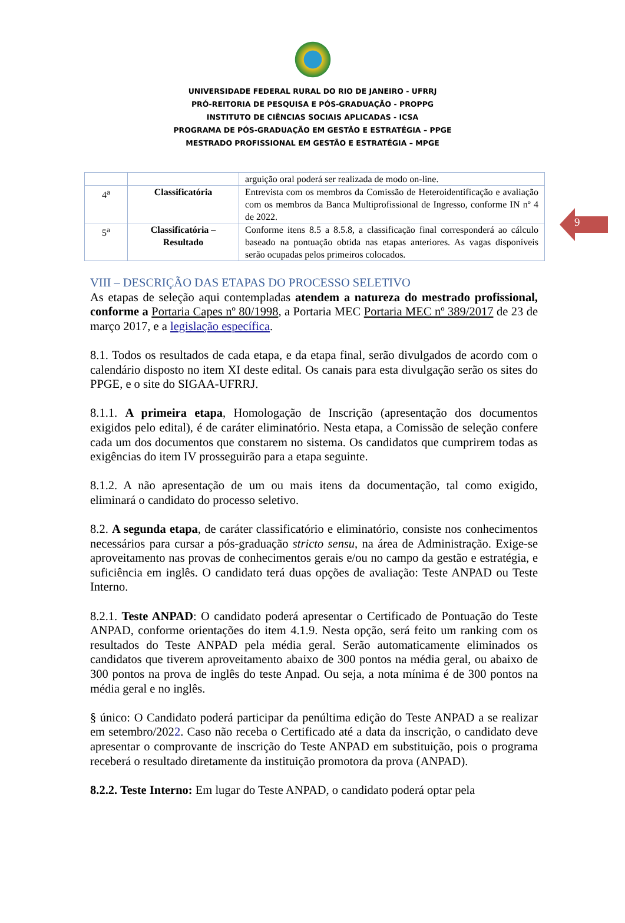9
UNIVERSIDADE FEDERAL RURAL DO RIO DE JANEIRO - UFRRJ
PRÓ-REITORIA DE PESQUISA E PÓS-GRADUAÇÃO - PROPPG
INSTITUTO DE CIÊNCIAS SOCIAIS APLICADAS - ICSA
PROGRAMA DE PÓS-GRADUAÇÃO EM GESTÃO E ESTRATÉGIA – PPGE
MESTRADO PROFISSIONAL EM GESTÃO E ESTRATÉGIA – MPGE
| | | arguição oral poderá ser realizada de modo on-line. |
| 4<sup>a</sup> | Classificatória | Entrevista com os membros da Comissão de Heteroidentificação e avaliação com os membros da Banca Multiprofissional de Ingresso, conforme IN nº 4 de 2022. |
| 5<sup>a</sup> | Classificatória – Resultado | Conforme itens 8.5 a 8.5.8, a classificação final corresponderá ao cálculo baseado na pontuação obtida nas etapas anteriores. As vagas disponíveis serão ocupadas pelos primeiros colocados. |
VIII – DESCRIÇÃO DAS ETAPAS DO PROCESSO SELETIVO
As etapas de seleção aqui contempladas atendem a natureza do mestrado profissional, conforme a Portaria Capes nº 80/1998, a Portaria MEC Portaria MEC nº 389/2017 de 23 de março 2017, e a legislação específica.
8.1. Todos os resultados de cada etapa, e da etapa final, serão divulgados de acordo com o calendário disposto no item XI deste edital. Os canais para esta divulgação serão os sites do PPGE, e o site do SIGAA-UFRRJ.
8.1.1. A primeira etapa, Homologação de Inscrição (apresentação dos documentos exigidos pelo edital), é de caráter eliminatório. Nesta etapa, a Comissão de seleção confere cada um dos documentos que constarem no sistema. Os candidatos que cumprirem todas as exigências do item IV prosseguirão para a etapa seguinte.
8.1.2. A não apresentação de um ou mais itens da documentação, tal como exigido, eliminará o candidato do processo seletivo.
8.2. A segunda etapa, de caráter classificatório e eliminatório, consiste nos conhecimentos necessários para cursar a pós-graduação stricto sensu, na área de Administração. Exige-se aproveitamento nas provas de conhecimentos gerais e/ou no campo da gestão e estratégia, e suficiência em inglês. O candidato terá duas opções de avaliação: Teste ANPAD ou Teste Interno.
8.2.1. Teste ANPAD: O candidato poderá apresentar o Certificado de Pontuação do Teste ANPAD, conforme orientações do item 4.1.9. Nesta opção, será feito um ranking com os resultados do Teste ANPAD pela média geral. Serão automaticamente eliminados os candidatos que tiverem aproveitamento abaixo de 300 pontos na média geral, ou abaixo de 300 pontos na prova de inglês do teste Anpad. Ou seja, a nota mínima é de 300 pontos na média geral e no inglês.
§ único: O Candidato poderá participar da penúltima edição do Teste ANPAD a se realizar em setembro/2022. Caso não receba o Certificado até a data da inscrição, o candidato deve apresentar o comprovante de inscrição do Teste ANPAD em substituição, pois o programa receberá o resultado diretamente da instituição promotora da prova (ANPAD).
8.2.2. Teste Interno: Em lugar do Teste ANPAD, o candidato poderá optar pela